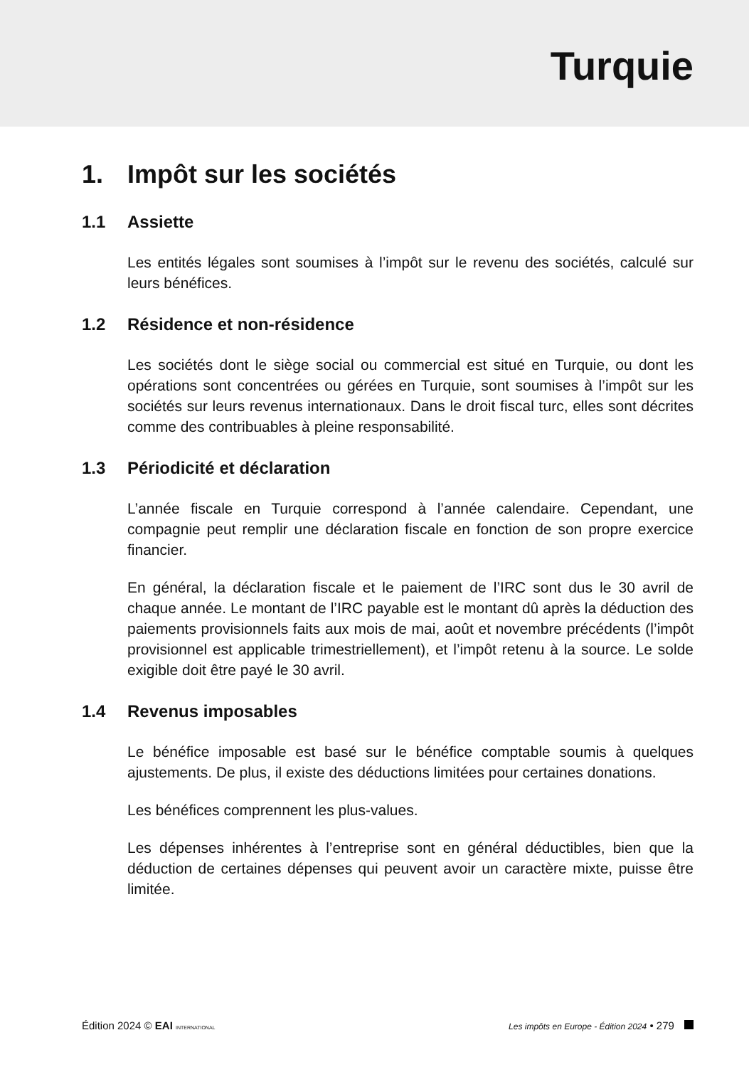Turquie
1. Impôt sur les sociétés
1.1 Assiette
Les entités légales sont soumises à l’impôt sur le revenu des sociétés, calculé sur leurs bénéfices.
1.2 Résidence et non-résidence
Les sociétés dont le siège social ou commercial est situé en Turquie, ou dont les opérations sont concentrées ou gérées en Turquie, sont soumises à l’impôt sur les sociétés sur leurs revenus internationaux. Dans le droit fiscal turc, elles sont décrites comme des contribuables à pleine responsabilité.
1.3 Périodicité et déclaration
L’année fiscale en Turquie correspond à l’année calendaire. Cependant, une compagnie peut remplir une déclaration fiscale en fonction de son propre exercice financier.
En général, la déclaration fiscale et le paiement de l’IRC sont dus le 30 avril de chaque année. Le montant de l’IRC payable est le montant dû après la déduction des paiements provisionnels faits aux mois de mai, août et novembre précédents (l’impôt provisionnel est applicable trimestriellement), et l’impôt retenu à la source. Le solde exigible doit être payé le 30 avril.
1.4 Revenus imposables
Le bénéfice imposable est basé sur le bénéfice comptable soumis à quelques ajustements. De plus, il existe des déductions limitées pour certaines donations.
Les bénéfices comprennent les plus-values.
Les dépenses inhérentes à l’entreprise sont en général déductibles, bien que la déduction de certaines dépenses qui peuvent avoir un caractère mixte, puisse être limitée.
Édition 2024 © EAI INTERNATIONAL
Les impôts en Europe - Édition 2024 • 279